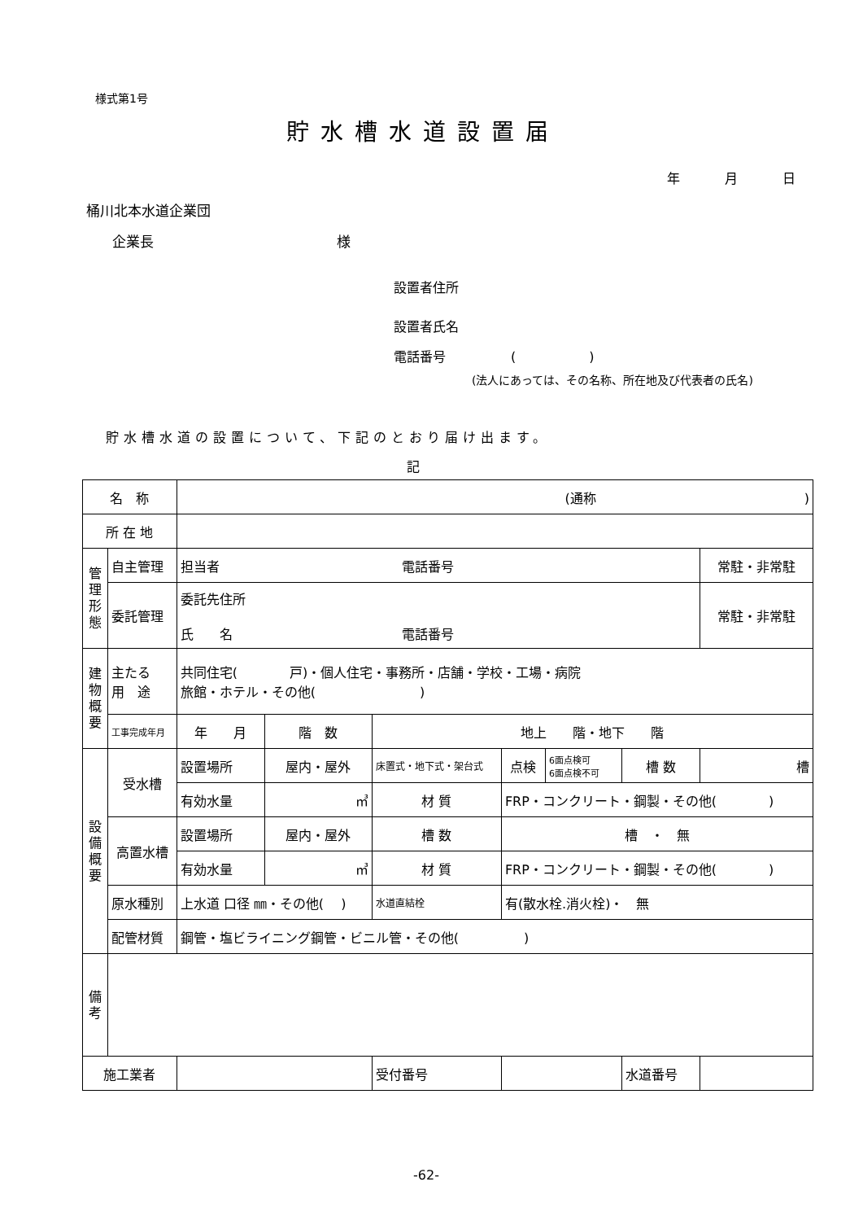様式第1号
貯水槽水道設置届
年 月 日
桶川北本水道企業団
企業長 様
設置者住所
設置者氏名
電話番号 ()
(法人にあっては、その名称、所在地及び代表者の氏名)
貯水槽水道の設置について、下記のとおり届け出ます。
記
| 名 称 | | (通称 ) | | | | | | |
| 所 在 地 | | | | | | | | |
| 管理形態 | 自主管理 | 担当者 電話番号 | | | | | | 常駐・非常駐 |
| | 委託管理 | 委託先住所 氏 名 電話番号 | | | | | | 常駐・非常駐 |
| 建物概要 | 主たる 用 途 | 共同住宅( 戸)・個人住宅・事務所・店舗・学校・工場・病院 旅館・ホテル・その他( ) | | | | | | |
| | 工事完成年月 | 年 月 | 階 数 | 地上 階・地下 階 | | | | |
| 設備概要 | 受水槽 | 設置場所 | 屋内・屋外 | 床置式・地下式・架台式 | 点検 | 6面点検可 6面点検不可 | 槽 数 | 槽 |
| | | 有効水量 | ㎥ | 材 質 | FRP・コンクリート・鋼製・その他( ) | | | |
| | 高置水槽 | 設置場所 | 屋内・屋外 | 槽 数 | 槽 ・ 無 | | | |
| | | 有効水量 | ㎥ | 材 質 | FRP・コンクリート・鋼製・その他( ) | | | |
| | 原水種別 | 上水道 口径 ㎜・その他( ) | | 水道直結栓 | 有(散水栓.消火栓)・ 無 | | | |
| | 配管材質 | 鋼管・塩ビライニング鋼管・ビニル管・その他( ) | | | | | | |
| 備考 | | | | | | | | |
| 施工業者 | | | | 受付番号 | | | 水道番号 | |
-62-